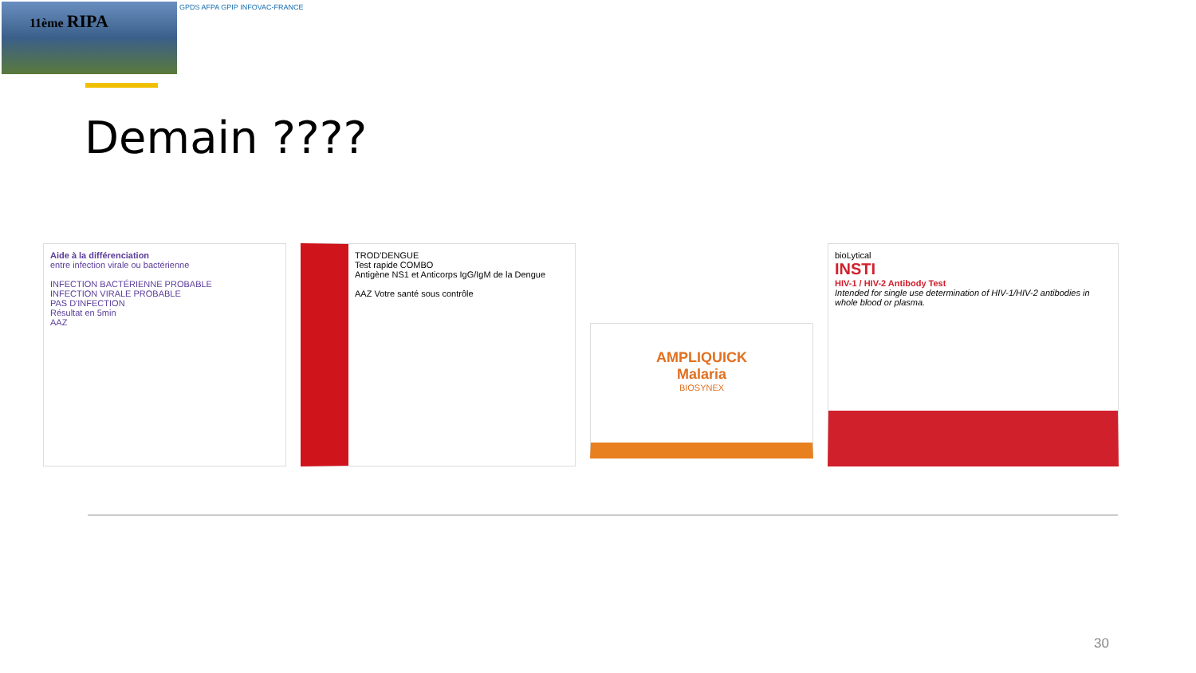11ème RIPA GPDS AFPA GPIP INFOVAC-FRANCE
Demain ????
Aide à la différenciation
entre infection virale ou bactérienne
INFECTION BACTÉRIENNE PROBABLE
INFECTION VIRALE PROBABLE
PAS D'INFECTION
Résultat en 5min
AAZ
TROD'DENGUE
Test rapide COMBO
Antigène NS1 et Anticorps IgG/IgM de la Dengue
AAZ Votre santé sous contrôle
AMPLIQUICK
Malaria
BIOSYNEX
bioLytical
INSTI
HIV-1 / HIV-2 Antibody Test
Intended for single use determination of HIV-1/HIV-2 antibodies in whole blood or plasma.
30